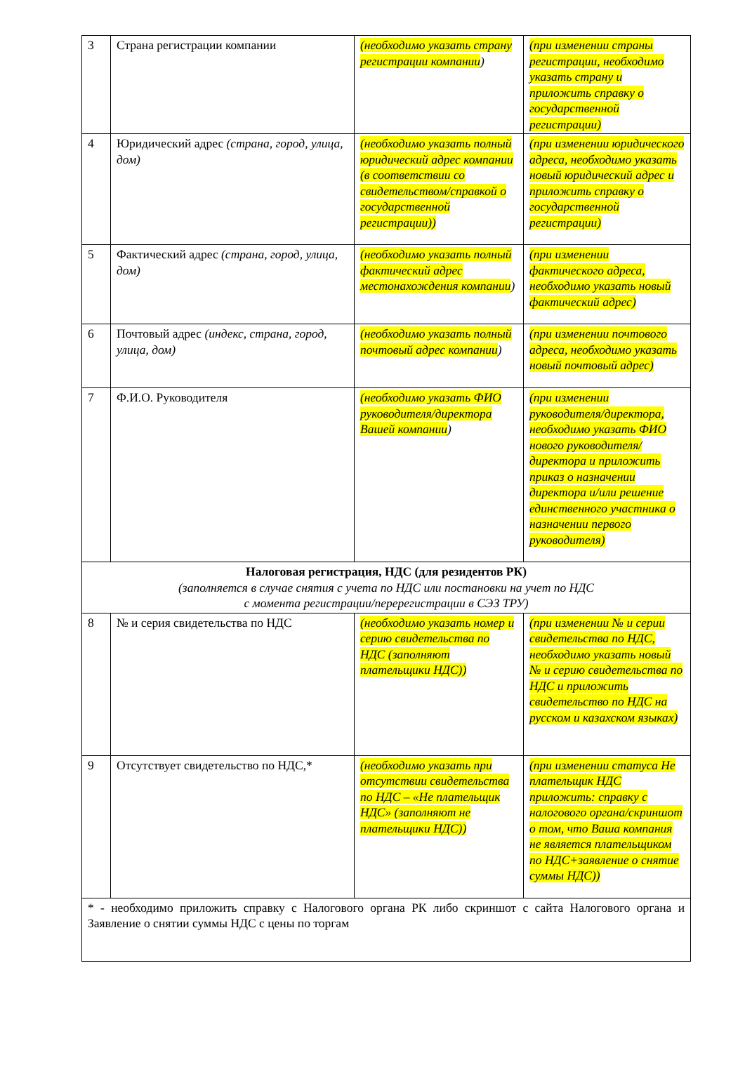| 3 | Страна регистрации компании | (необходимо указать страну регистрации компании ) | (при изменении страны регистрации, необходимо указать страну и приложить справку о государственной регистрации) |
| 4 | Юридический адрес (страна, город, улица, дом) | (необходимо указать полный юридический адрес компании (в соответствии со свидетельством/справкой о государственной регистрации)) | (при изменении юридического адреса, необходимо указать новый юридический адрес и приложить справку о государственной регистрации) |
| 5 | Фактический адрес (страна, город, улица, дом) | (необходимо указать полный фактический адрес местонахождения компании ) | (при изменении фактического адреса, необходимо указать новый фактический адрес) |
| 6 | Почтовый адрес (индекс, страна, город, улица, дом) | (необходимо указать полный почтовый адрес компании ) | (при изменении почтового адреса, необходимо указать новый почтовый адрес) |
| 7 | Ф.И.О. Руководителя | (необходимо указать ФИО руководителя/директора Вашей компании ) | (при изменении руководителя/директора, необходимо указать ФИО нового руководителя/директора и приложить приказ о назначении директора и/или решение единственного участника о назначении первого руководителя) |
| Налоговая регистрация, НДС (для резидентов РК) (заполняется в случае снятия с учета по НДС или постановки на учет по НДС с момента регистрации/перерегистрации в СЭЗ ТРУ) | | | |
| 8 | № и серия свидетельства по НДС | (необходимо указать номер и серию свидетельства по НДС (заполняют плательщики НДС)) | (при изменении № и серии свидетельства по НДС, необходимо указать новый № и серию свидетельства по НДС и приложить свидетельство по НДС на русском и казахском языках) |
| 9 | Отсутствует свидетельство по НДС,* | (необходимо указать при отсутствии свидетельства по НДС – «Не плательщик НДС» (заполняют не плательщики НДС)) | (при изменении статуса Не плательщик НДС приложить: справку с налогового органа/скриншот о том, что Ваша компания не является плательщиком по НДС+заявление о снятие суммы НДС)) |
| * - необходимо приложить справку с Налогового органа РК либо скриншот с сайта Налогового органа и Заявление о снятии суммы НДС с цены по торгам | | | |